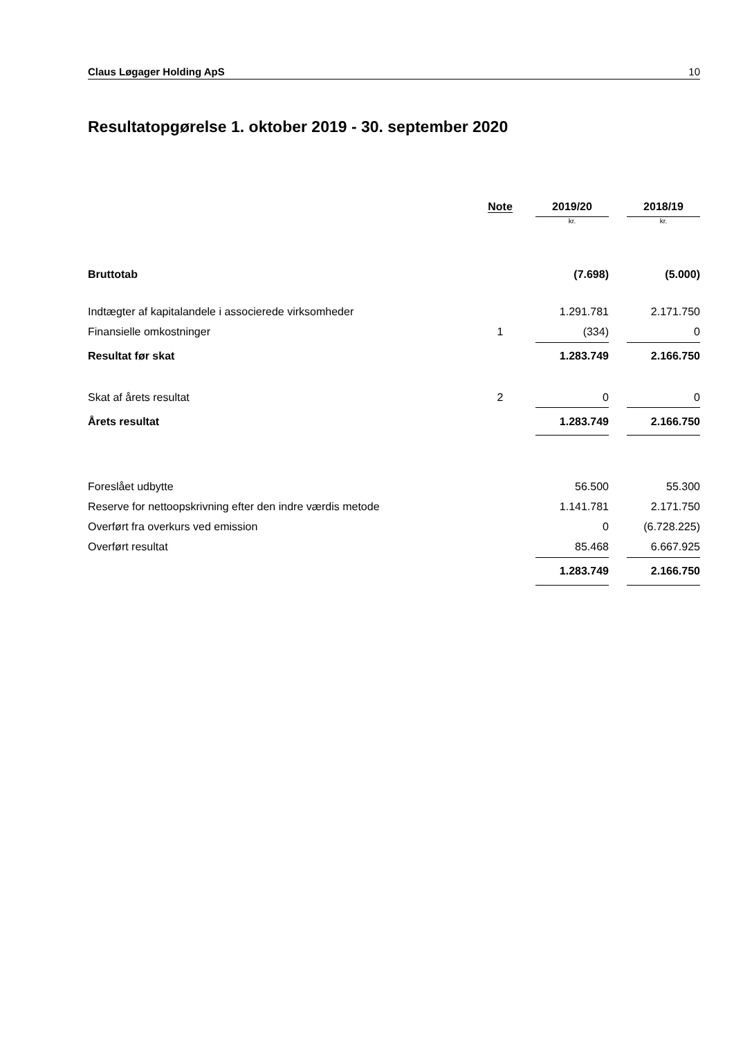Claus Løgager Holding ApS 10
Resultatopgørelse 1. oktober 2019 - 30. september 2020
| | Note | | 2019/20 | | 2018/19 |
| --- | --- | --- | --- | --- | --- |
| | | | kr. | | kr. |
| Bruttotab | | | (7.698) | | (5.000) |
| Indtægter af kapitalandele i associerede virksomheder | | | 1.291.781 | | 2.171.750 |
| Finansielle omkostninger | 1 | | (334) | | 0 |
| Resultat før skat | | | 1.283.749 | | 2.166.750 |
| Skat af årets resultat | 2 | | 0 | | 0 |
| Årets resultat | | | 1.283.749 | | 2.166.750 |
| Foreslået udbytte | | | 56.500 | | 55.300 |
| Reserve for nettoopskrivning efter den indre værdis metode | | | 1.141.781 | | 2.171.750 |
| Overført fra overkurs ved emission | | | 0 | | (6.728.225) |
| Overført resultat | | | 85.468 | | 6.667.925 |
| | | | 1.283.749 | | 2.166.750 |